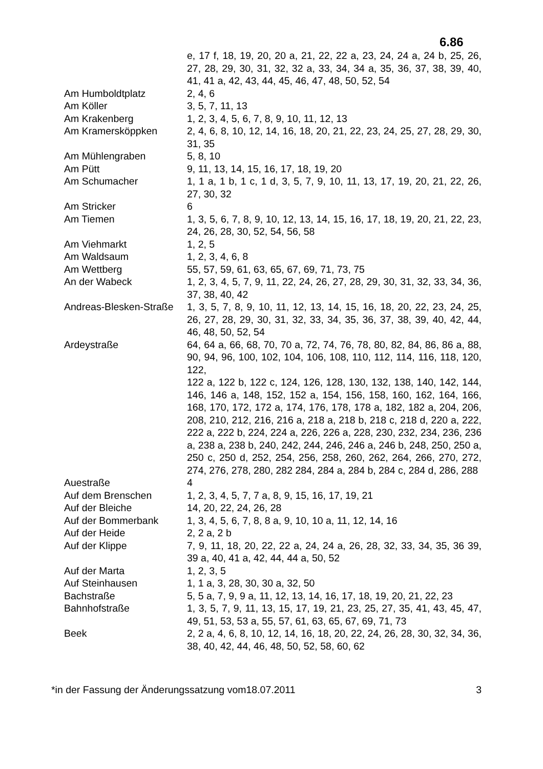6.86
| | e, 17 f, 18, 19, 20, 20 a, 21, 22, 22 a, 23, 24, 24 a, 24 b, 25, 26, 27, 28, 29, 30, 31, 32, 32 a, 33, 34, 34 a, 35, 36, 37, 38, 39, 40, 41, 41 a, 42, 43, 44, 45, 46, 47, 48, 50, 52, 54 |
| Am Humboldtplatz | 2, 4, 6 |
| Am Köller | 3, 5, 7, 11, 13 |
| Am Krakenberg | 1, 2, 3, 4, 5, 6, 7, 8, 9, 10, 11, 12, 13 |
| Am Kramersköppken | 2, 4, 6, 8, 10, 12, 14, 16, 18, 20, 21, 22, 23, 24, 25, 27, 28, 29, 30, 31, 35 |
| Am Mühlengraben | 5, 8, 10 |
| Am Pütt | 9, 11, 13, 14, 15, 16, 17, 18, 19, 20 |
| Am Schumacher | 1, 1 a, 1 b, 1 c, 1 d, 3, 5, 7, 9, 10, 11, 13, 17, 19, 20, 21, 22, 26, 27, 30, 32 |
| Am Stricker | 6 |
| Am Tiemen | 1, 3, 5, 6, 7, 8, 9, 10, 12, 13, 14, 15, 16, 17, 18, 19, 20, 21, 22, 23, 24, 26, 28, 30, 52, 54, 56, 58 |
| Am Viehmarkt | 1, 2, 5 |
| Am Waldsaum | 1, 2, 3, 4, 6, 8 |
| Am Wettberg | 55, 57, 59, 61, 63, 65, 67, 69, 71, 73, 75 |
| An der Wabeck | 1, 2, 3, 4, 5, 7, 9, 11, 22, 24, 26, 27, 28, 29, 30, 31, 32, 33, 34, 36, 37, 38, 40, 42 |
| Andreas-Blesken-Straße | 1, 3, 5, 7, 8, 9, 10, 11, 12, 13, 14, 15, 16, 18, 20, 22, 23, 24, 25, 26, 27, 28, 29, 30, 31, 32, 33, 34, 35, 36, 37, 38, 39, 40, 42, 44, 46, 48, 50, 52, 54 |
| Ardeystraße | 64, 64 a, 66, 68, 70, 70 a, 72, 74, 76, 78, 80, 82, 84, 86, 86 a, 88, 90, 94, 96, 100, 102, 104, 106, 108, 110, 112, 114, 116, 118, 120, 122, 122 a, 122 b, 122 c, 124, 126, 128, 130, 132, 138, 140, 142, 144, 146, 146 a, 148, 152, 152 a, 154, 156, 158, 160, 162, 164, 166, 168, 170, 172, 172 a, 174, 176, 178, 178 a, 182, 182 a, 204, 206, 208, 210, 212, 216, 216 a, 218 a, 218 b, 218 c, 218 d, 220 a, 222, 222 a, 222 b, 224, 224 a, 226, 226 a, 228, 230, 232, 234, 236, 236 a, 238 a, 238 b, 240, 242, 244, 246, 246 a, 246 b, 248, 250, 250 a, 250 c, 250 d, 252, 254, 256, 258, 260, 262, 264, 266, 270, 272, 274, 276, 278, 280, 282 284, 284 a, 284 b, 284 c, 284 d, 286, 288 |
| Auestraße | 4 |
| Auf dem Brenschen | 1, 2, 3, 4, 5, 7, 7 a, 8, 9, 15, 16, 17, 19, 21 |
| Auf der Bleiche | 14, 20, 22, 24, 26, 28 |
| Auf der Bommerbank | 1, 3, 4, 5, 6, 7, 8, 8 a, 9, 10, 10 a, 11, 12, 14, 16 |
| Auf der Heide | 2, 2 a, 2 b |
| Auf der Klippe | 7, 9, 11, 18, 20, 22, 22 a, 24, 24 a, 26, 28, 32, 33, 34, 35, 36 39, 39 a, 40, 41 a, 42, 44, 44 a, 50, 52 |
| Auf der Marta | 1, 2, 3, 5 |
| Auf Steinhausen | 1, 1 a, 3, 28, 30, 30 a, 32, 50 |
| Bachstraße | 5, 5 a, 7, 9, 9 a, 11, 12, 13, 14, 16, 17, 18, 19, 20, 21, 22, 23 |
| Bahnhofstraße | 1, 3, 5, 7, 9, 11, 13, 15, 17, 19, 21, 23, 25, 27, 35, 41, 43, 45, 47, 49, 51, 53, 53 a, 55, 57, 61, 63, 65, 67, 69, 71, 73 |
| Beek | 2, 2 a, 4, 6, 8, 10, 12, 14, 16, 18, 20, 22, 24, 26, 28, 30, 32, 34, 36, 38, 40, 42, 44, 46, 48, 50, 52, 58, 60, 62 |
*in der Fassung der Änderungssatzung vom18.07.2011 3